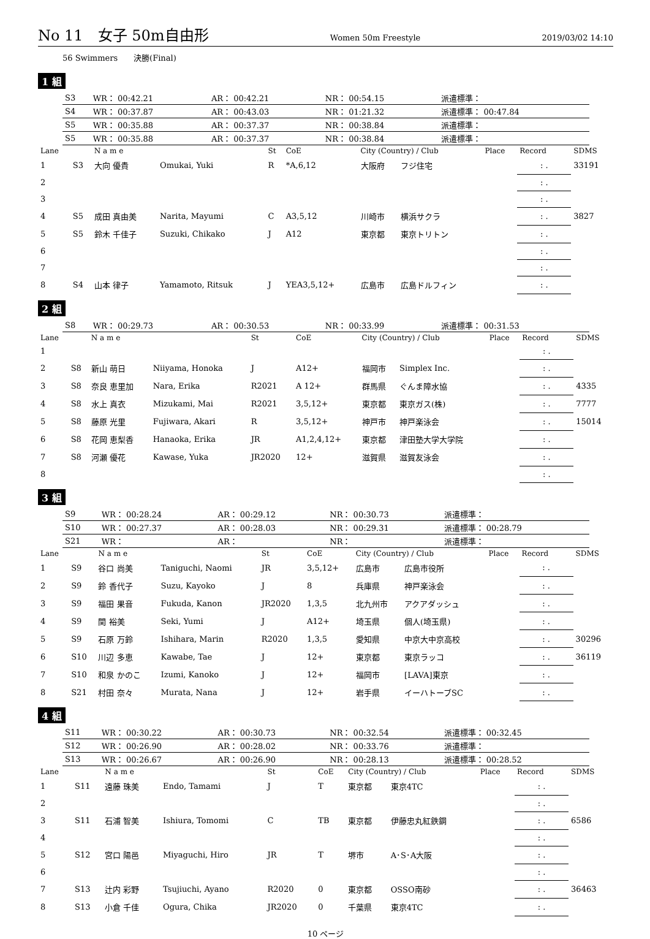No 11　女子 50m自由形 Women 50m Freestyle 2019/03/02 14:10
56 Swimmers　　決勝(Final)
1 組
| S3 | WR： 00:42.21 | AR： 00:42.21 | NR： 00:54.15 | 派遣標準： |
| S4 | WR： 00:37.87 | AR： 00:43.03 | NR： 01:21.32 | 派遣標準： 00:47.84 |
| S5 | WR： 00:35.88 | AR： 00:37.37 | NR： 00:38.84 | 派遣標準： |
| S5 | WR： 00:35.88 | AR： 00:37.37 | NR： 00:38.84 | 派遣標準： |
| Lane | | N a m e | | St | CoE | City (Country) / Club | | Place | Record | SDMS |
| --- | --- | --- | --- | --- | --- | --- | --- | --- | --- | --- |
| 1 | S3 | 大向 優貴 | Omukai, Yuki | R | *A,6,12 | 大阪府 | フジ住宅 | | : . | 33191 |
| 2 | | | | | | | | | : . | |
| 3 | | | | | | | | | : . | |
| 4 | S5 | 成田 真由美 | Narita, Mayumi | C | A3,5,12 | 川崎市 | 横浜サクラ | | : . | 3827 |
| 5 | S5 | 鈴木 千佳子 | Suzuki, Chikako | J | A12 | 東京都 | 東京トリトン | | : . | |
| 6 | | | | | | | | | : . | |
| 7 | | | | | | | | | : . | |
| 8 | S4 | 山本 律子 | Yamamoto, Ritsuk | J | YEA3,5,12+ | 広島市 | 広島ドルフィン | | : . | |
2 組
| S8 | WR： 00:29.73 | AR： 00:30.53 | NR： 00:33.99 | 派遣標準： 00:31.53 |
| Lane | | N a m e | | St | CoE | City (Country) / Club | | Place | Record | SDMS |
| --- | --- | --- | --- | --- | --- | --- | --- | --- | --- | --- |
| 1 | | | | | | | | | : . | |
| 2 | S8 | 新山 萌日 | Niiyama, Honoka | J | A12+ | 福岡市 | Simplex Inc. | | : . | |
| 3 | S8 | 奈良 恵里加 | Nara, Erika | R2021 | A 12+ | 群馬県 | ぐんま障水協 | | : . | 4335 |
| 4 | S8 | 水上 真衣 | Mizukami, Mai | R2021 | 3,5,12+ | 東京都 | 東京ガス(株) | | : . | 7777 |
| 5 | S8 | 藤原 光里 | Fujiwara, Akari | R | 3,5,12+ | 神戸市 | 神戸楽泳会 | | : . | 15014 |
| 6 | S8 | 花岡 恵梨香 | Hanaoka, Erika | JR | A1,2,4,12+ | 東京都 | 津田塾大学大学院 | | : . | |
| 7 | S8 | 河瀬 優花 | Kawase, Yuka | JR2020 | 12+ | 滋賀県 | 滋賀友泳会 | | : . | |
| 8 | | | | | | | | | : . | |
3 組
| S9 | WR： 00:28.24 | AR： 00:29.12 | NR： 00:30.73 | 派遣標準： |
| S10 | WR： 00:27.37 | AR： 00:28.03 | NR： 00:29.31 | 派遣標準： 00:28.79 |
| S21 | WR： | AR： | NR： | 派遣標準： |
| Lane | | N a m e | | St | CoE | City (Country) / Club | | Place | Record | SDMS |
| --- | --- | --- | --- | --- | --- | --- | --- | --- | --- | --- |
| 1 | S9 | 谷口 尚美 | Taniguchi, Naomi | JR | 3,5,12+ | 広島市 | 広島市役所 | | : . | |
| 2 | S9 | 鈴 香代子 | Suzu, Kayoko | J | 8 | 兵庫県 | 神戸楽泳会 | | : . | |
| 3 | S9 | 福田 果音 | Fukuda, Kanon | JR2020 | 1,3,5 | 北九州市 | アクアダッシュ | | : . | |
| 4 | S9 | 関 裕美 | Seki, Yumi | J | A12+ | 埼玉県 | 個人(埼玉県) | | : . | |
| 5 | S9 | 石原 万鈴 | Ishihara, Marin | R2020 | 1,3,5 | 愛知県 | 中京大中京高校 | | : . | 30296 |
| 6 | S10 | 川辺 多恵 | Kawabe, Tae | J | 12+ | 東京都 | 東京ラッコ | | : . | 36119 |
| 7 | S10 | 和泉 かのこ | Izumi, Kanoko | J | 12+ | 福岡市 | [LAVA]東京 | | : . | |
| 8 | S21 | 村田 奈々 | Murata, Nana | J | 12+ | 岩手県 | イーハトーブSC | | : . | |
4 組
| S11 | WR： 00:30.22 | AR： 00:30.73 | NR： 00:32.54 | 派遣標準： 00:32.45 |
| S12 | WR： 00:26.90 | AR： 00:28.02 | NR： 00:33.76 | 派遣標準： |
| S13 | WR： 00:26.67 | AR： 00:26.90 | NR： 00:28.13 | 派遣標準： 00:28.52 |
| Lane | | N a m e | | St | CoE | City (Country) / Club | | Place | Record | SDMS |
| --- | --- | --- | --- | --- | --- | --- | --- | --- | --- | --- |
| 1 | S11 | 遠藤 珠美 | Endo, Tamami | J | T | 東京都 | 東京4TC | | : . | |
| 2 | | | | | | | | | : . | |
| 3 | S11 | 石浦 智美 | Ishiura, Tomomi | C | TB | 東京都 | 伊藤忠丸紅鉄鋼 | | : . | 6586 |
| 4 | | | | | | | | | : . | |
| 5 | S12 | 宮口 陽邑 | Miyaguchi, Hiro | JR | T | 堺市 | A･S･A大阪 | | : . | |
| 6 | | | | | | | | | : . | |
| 7 | S13 | 辻内 彩野 | Tsujiuchi, Ayano | R2020 | 0 | 東京都 | OSSO南砂 | | : . | 36463 |
| 8 | S13 | 小倉 千佳 | Ogura, Chika | JR2020 | 0 | 千葉県 | 東京4TC | | : . | |
10 ページ